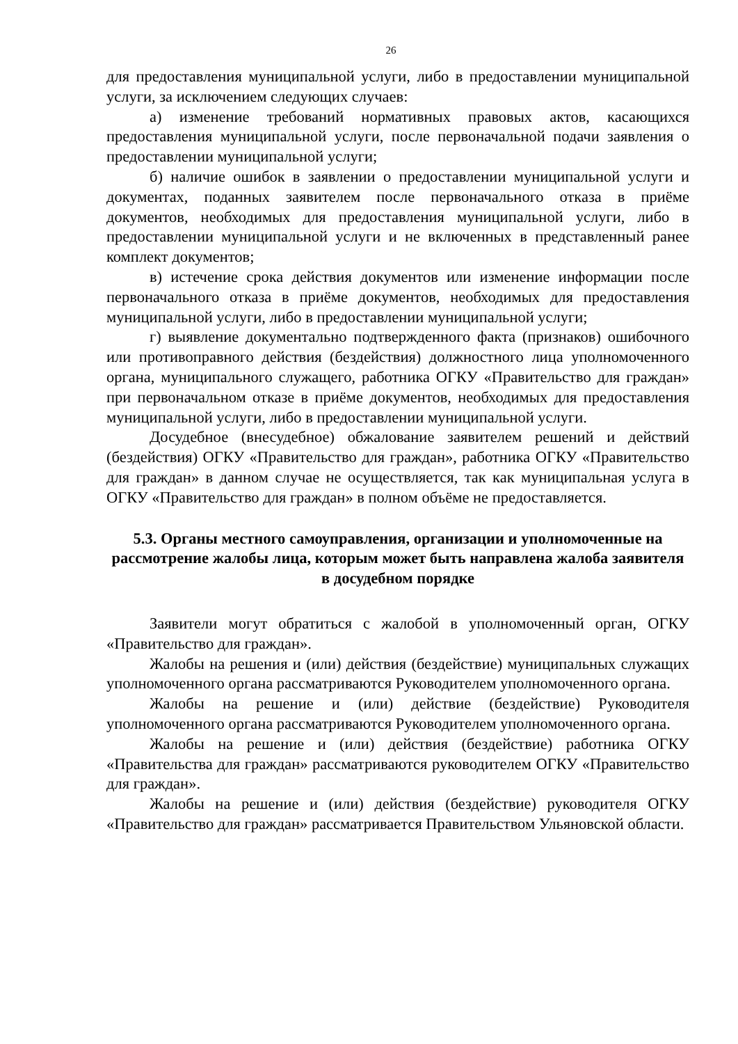26
для предоставления муниципальной услуги, либо в предоставлении муниципальной услуги, за исключением следующих случаев:
а) изменение требований нормативных правовых актов, касающихся предоставления муниципальной услуги, после первоначальной подачи заявления о предоставлении муниципальной услуги;
б) наличие ошибок в заявлении о предоставлении муниципальной услуги и документах, поданных заявителем после первоначального отказа в приёме документов, необходимых для предоставления муниципальной услуги, либо в предоставлении муниципальной услуги и не включенных в представленный ранее комплект документов;
в) истечение срока действия документов или изменение информации после первоначального отказа в приёме документов, необходимых для предоставления муниципальной услуги, либо в предоставлении муниципальной услуги;
г) выявление документально подтвержденного факта (признаков) ошибочного или противоправного действия (бездействия) должностного лица уполномоченного органа, муниципального служащего, работника ОГКУ «Правительство для граждан» при первоначальном отказе в приёме документов, необходимых для предоставления муниципальной услуги, либо в предоставлении муниципальной услуги.
Досудебное (внесудебное) обжалование заявителем решений и действий (бездействия) ОГКУ «Правительство для граждан», работника ОГКУ «Правительство для граждан» в данном случае не осуществляется, так как муниципальная услуга в ОГКУ «Правительство для граждан» в полном объёме не предоставляется.
5.3. Органы местного самоуправления, организации и уполномоченные на рассмотрение жалобы лица, которым может быть направлена жалоба заявителя
в досудебном порядке
Заявители могут обратиться с жалобой в уполномоченный орган, ОГКУ «Правительство для граждан».
Жалобы на решения и (или) действия (бездействие) муниципальных служащих уполномоченного органа рассматриваются Руководителем уполномоченного органа.
Жалобы на решение и (или) действие (бездействие) Руководителя уполномоченного органа рассматриваются Руководителем уполномоченного органа.
Жалобы на решение и (или) действия (бездействие) работника ОГКУ «Правительства для граждан» рассматриваются руководителем ОГКУ «Правительство для граждан».
Жалобы на решение и (или) действия (бездействие) руководителя ОГКУ «Правительство для граждан» рассматривается Правительством Ульяновской области.